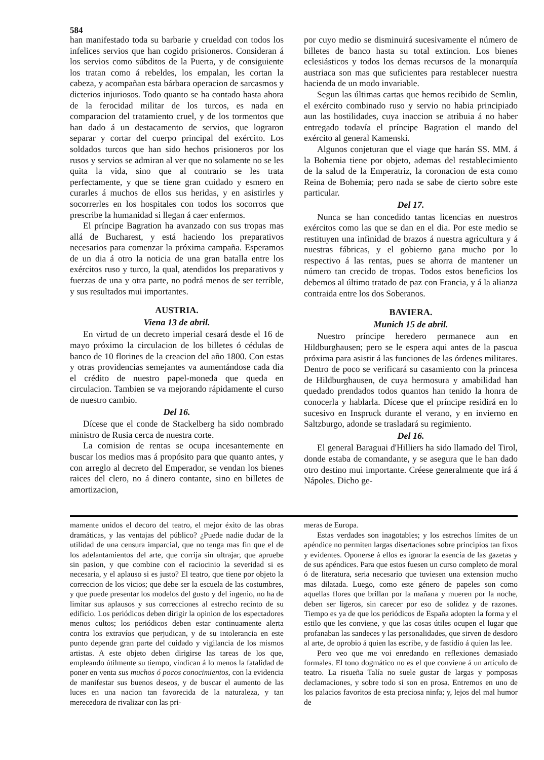584
han manifestado toda su barbarie y crueldad con todos los infelices servios que han cogido prisioneros. Consideran á los servios como súbditos de la Puerta, y de consiguiente los tratan como á rebeldes, los empalan, les cortan la cabeza, y acompañan esta bárbara operacion de sarcasmos y dicterios injuriosos. Todo quanto se ha contado hasta ahora de la ferocidad militar de los turcos, es nada en comparacion del tratamiento cruel, y de los tormentos que han dado á un destacamento de servios, que lograron separar y cortar del cuerpo principal del exército. Los soldados turcos que han sido hechos prisioneros por los rusos y servios se admiran al ver que no solamente no se les quita la vida, sino que al contrario se les trata perfectamente, y que se tiene gran cuidado y esmero en curarles á muchos de ellos sus heridas, y en asistirles y socorrerles en los hospitales con todos los socorros que prescribe la humanidad si llegan á caer enfermos.
El príncipe Bagration ha avanzado con sus tropas mas allá de Bucharest, y está haciendo los preparativos necesarios para comenzar la próxima campaña. Esperamos de un dia á otro la noticia de una gran batalla entre los exércitos ruso y turco, la qual, atendidos los preparativos y fuerzas de una y otra parte, no podrá menos de ser terrible, y sus resultados mui importantes.
AUSTRIA.
Viena 13 de abril.
En virtud de un decreto imperial cesará desde el 16 de mayo próximo la circulacion de los billetes ó cédulas de banco de 10 florines de la creacion del año 1800. Con estas y otras providencias semejantes va aumentándose cada dia el crédito de nuestro papel-moneda que queda en circulacion. Tambien se va mejorando rápidamente el curso de nuestro cambio.
Del 16.
Dícese que el conde de Stackelberg ha sido nombrado ministro de Rusia cerca de nuestra corte.
La comision de rentas se ocupa incesantemente en buscar los medios mas á propósito para que quanto antes, y con arreglo al decreto del Emperador, se vendan los bienes raices del clero, no á dinero contante, sino en billetes de amortizacion,
por cuyo medio se disminuirá sucesivamente el número de billetes de banco hasta su total extincion. Los bienes eclesiásticos y todos los demas recursos de la monarquía austriaca son mas que suficientes para restablecer nuestra hacienda de un modo invariable.
Segun las últimas cartas que hemos recibido de Semlin, el exército combinado ruso y servio no habia principiado aun las hostilidades, cuya inaccion se atribuia á no haber entregado todavía el príncipe Bagration el mando del exército al general Kamenski.
Algunos conjeturan que el viage que harán SS. MM. á la Bohemia tiene por objeto, ademas del restablecimiento de la salud de la Emperatriz, la coronacion de esta como Reina de Bohemia; pero nada se sabe de cierto sobre este particular.
Del 17.
Nunca se han concedido tantas licencias en nuestros exércitos como las que se dan en el dia. Por este medio se restituyen una infinidad de brazos á nuestra agricultura y á nuestras fábricas, y el gobierno gana mucho por lo respectivo á las rentas, pues se ahorra de mantener un número tan crecido de tropas. Todos estos beneficios los debemos al último tratado de paz con Francia, y á la alianza contraida entre los dos Soberanos.
BAVIERA.
Munich 15 de abril.
Nuestro príncipe heredero permanece aun en Hildburghausen; pero se le espera aqui antes de la pascua próxima para asistir á las funciones de las órdenes militares. Dentro de poco se verificará su casamiento con la princesa de Hildburghausen, de cuya hermosura y amabilidad han quedado prendados todos quantos han tenido la honra de conocerla y hablarla. Dícese que el príncipe residirá en lo sucesivo en Inspruck durante el verano, y en invierno en Saltzburgo, adonde se trasladará su regimiento.
Del 16.
El general Baraguai d'Hilliers ha sido llamado del Tirol, donde estaba de comandante, y se asegura que le han dado otro destino mui importante. Créese generalmente que irá á Nápoles. Dicho ge-
mamente unidos el decoro del teatro, el mejor éxito de las obras dramáticas, y las ventajas del público? ¿Puede nadie dudar de la utilidad de una censura imparcial, que no tenga mas fin que el de los adelantamientos del arte, que corrija sin ultrajar, que apruebe sin pasion, y que combine con el raciocinio la severidad si es necesaria, y el aplauso si es justo? El teatro, que tiene por objeto la correccion de los vicios; que debe ser la escuela de las costumbres, y que puede presentar los modelos del gusto y del ingenio, no ha de limitar sus aplausos y sus correcciones al estrecho recinto de su edificio. Los periódicos deben dirigir la opinion de los espectadores menos cultos; los periódicos deben estar continuamente alerta contra los extravíos que perjudican, y de su intolerancia en este punto depende gran parte del cuidado y vigilancia de los mismos artistas. A este objeto deben dirigirse las tareas de los que, empleando útilmente su tiempo, vindican á lo menos la fatalidad de poner en venta sus muchos ó pocos conocimientos, con la evidencia de manifestar sus buenos deseos, y de buscar el aumento de las luces en una nacion tan favorecida de la naturaleza, y tan merecedora de rivalizar con las pri-
meras de Europa.
Estas verdades son inagotables; y los estrechos límites de un apéndice no permiten largas disertaciones sobre principios tan fixos y evidentes. Oponerse á ellos es ignorar la esencia de las gazetas y de sus apéndices. Para que estos fuesen un curso completo de moral ó de literatura, seria necesario que tuviesen una extension mucho mas dilatada. Luego, como este género de papeles son como aquellas flores que brillan por la mañana y mueren por la noche, deben ser ligeros, sin carecer por eso de solidez y de razones. Tiempo es ya de que los periódicos de España adopten la forma y el estilo que les conviene, y que las cosas útiles ocupen el lugar que profanaban las sandeces y las personalidades, que sirven de desdoro al arte, de oprobio á quien las escribe, y de fastidio á quien las lee.
Pero veo que me voi enredando en reflexiones demasiado formales. El tono dogmático no es el que conviene á un artículo de teatro. La risueña Talía no suele gustar de largas y pomposas declamaciones, y sobre todo si son en prosa. Entremos en uno de los palacios favoritos de esta preciosa ninfa; y, lejos del mal humor de